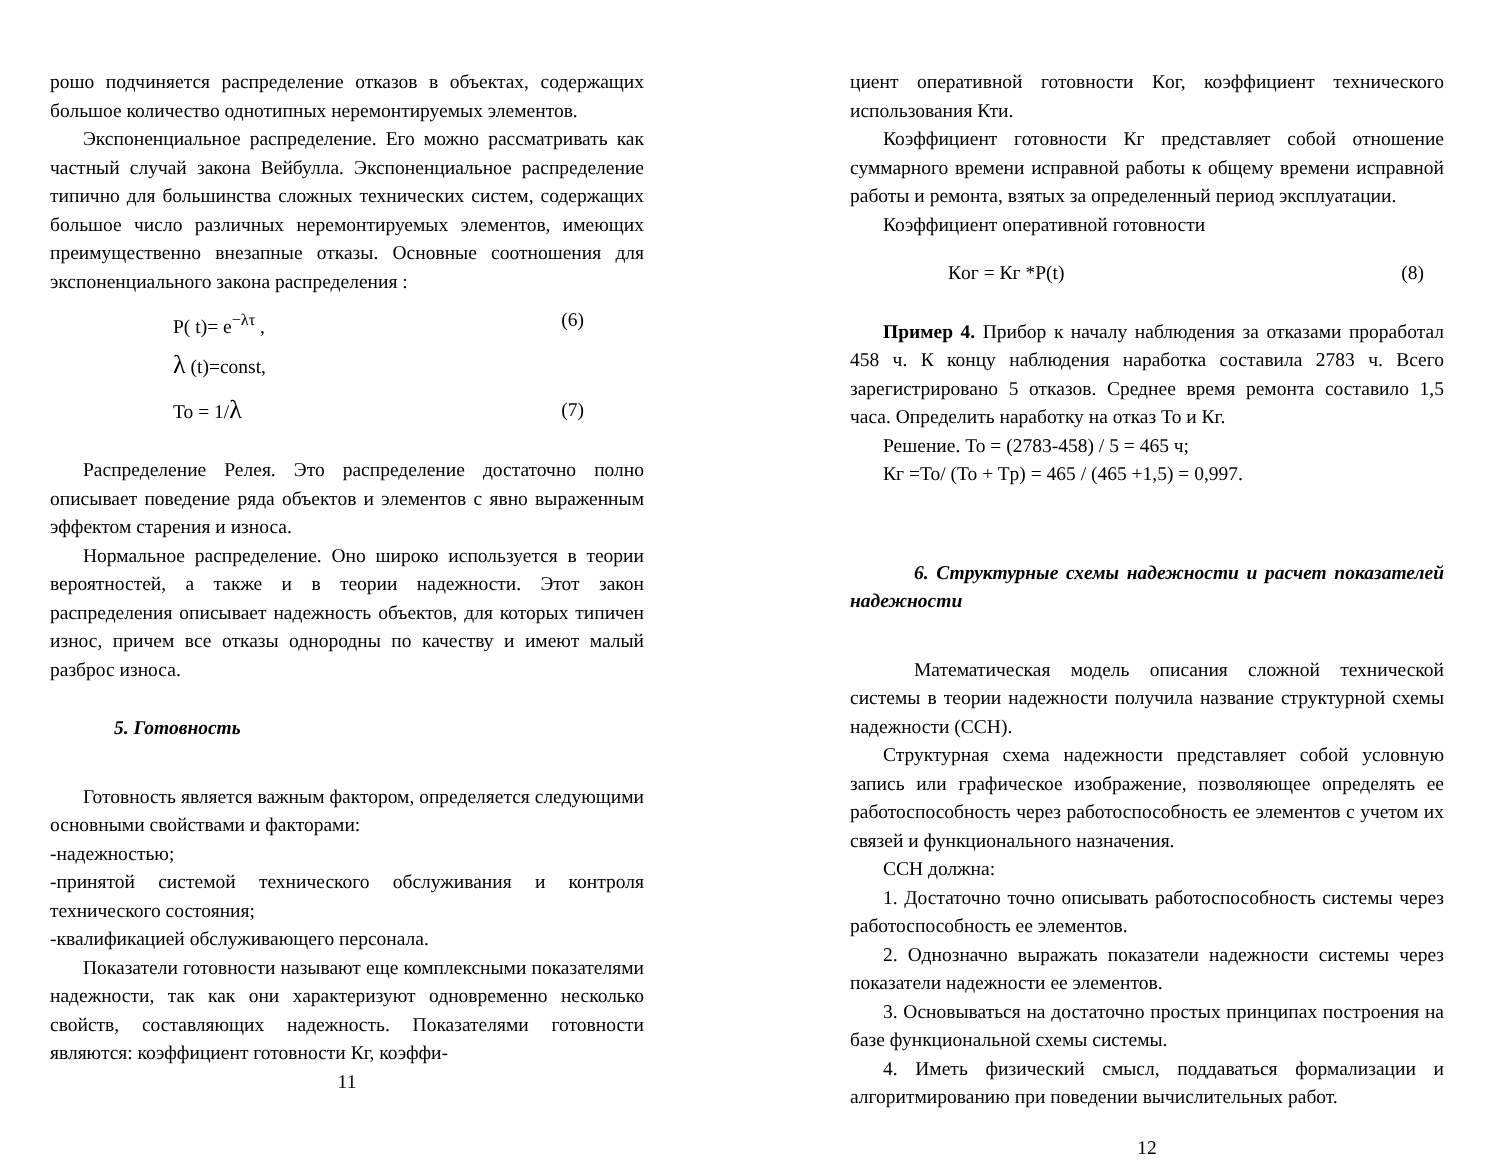рошо подчиняется распределение отказов в объектах, содержащих большое количество однотипных неремонтируемых элементов.
Экспоненциальное распределение. Его можно рассматривать как частный случай закона Вейбулла. Экспоненциальное распределение типично для большинства сложных технических систем, содержащих большое число различных неремонтируемых элементов, имеющих преимущественно внезапные отказы. Основные соотношения для экспоненциального закона распределения :
P( t)= e<sup>−λτ</sup> , (6)
λ (t)=const,
To = 1/λ (7)
Распределение Релея. Это распределение достаточно полно описывает поведение ряда объектов и элементов с явно выраженным эффектом старения и износа.
Нормальное распределение. Оно широко используется в теории вероятностей, а также и в теории надежности. Этот закон распределения описывает надежность объектов, для которых типичен износ, причем все отказы однородны по качеству и имеют малый разброс износа.
5. Готовность
Готовность является важным фактором, определяется следующими основными свойствами и факторами:
-надежностью;
-принятой системой технического обслуживания и контроля технического состояния;
-квалификацией обслуживающего персонала.
Показатели готовности называют еще комплексными показателями надежности, так как они характеризуют одновременно несколько свойств, составляющих надежность. Показателями готовности являются: коэффициент готовности Кг, коэффи-
11
циент оперативной готовности Кoг, коэффициент технического использования Кти.
Коэффициент готовности Кг представляет собой отношение суммарного времени исправной работы к общему времени исправной работы и ремонта, взятых за определенный период эксплуатации.
Коэффициент оперативной готовности
Кoг = Кг *P(t) (8)
Пример 4. Прибор к началу наблюдения за отказами проработал 458 ч. К концу наблюдения наработка составила 2783 ч. Всего зарегистрировано 5 отказов. Среднее время ремонта составило 1,5 часа. Определить наработку на отказ To и Кг.
Решение. To = (2783-458) / 5 = 465 ч;
Кг =To/ (To + Tp) = 465 / (465 +1,5) = 0,997.
6. Структурные схемы надежности и расчет показателей надежности
Математическая модель описания сложной технической системы в теории надежности получила название структурной схемы надежности (ССН).
Структурная схема надежности представляет собой условную запись или графическое изображение, позволяющее определять ее работоспособность через работоспособность ее элементов с учетом их связей и функционального назначения.
ССН должна:
1. Достаточно точно описывать работоспособность системы через работоспособность ее элементов.
2. Однозначно выражать показатели надежности системы через показатели надежности ее элементов.
3. Основываться на достаточно простых принципах построения на базе функциональной схемы системы.
4. Иметь физический смысл, поддаваться формализации и алгоритмированию при поведении вычислительных работ.
12